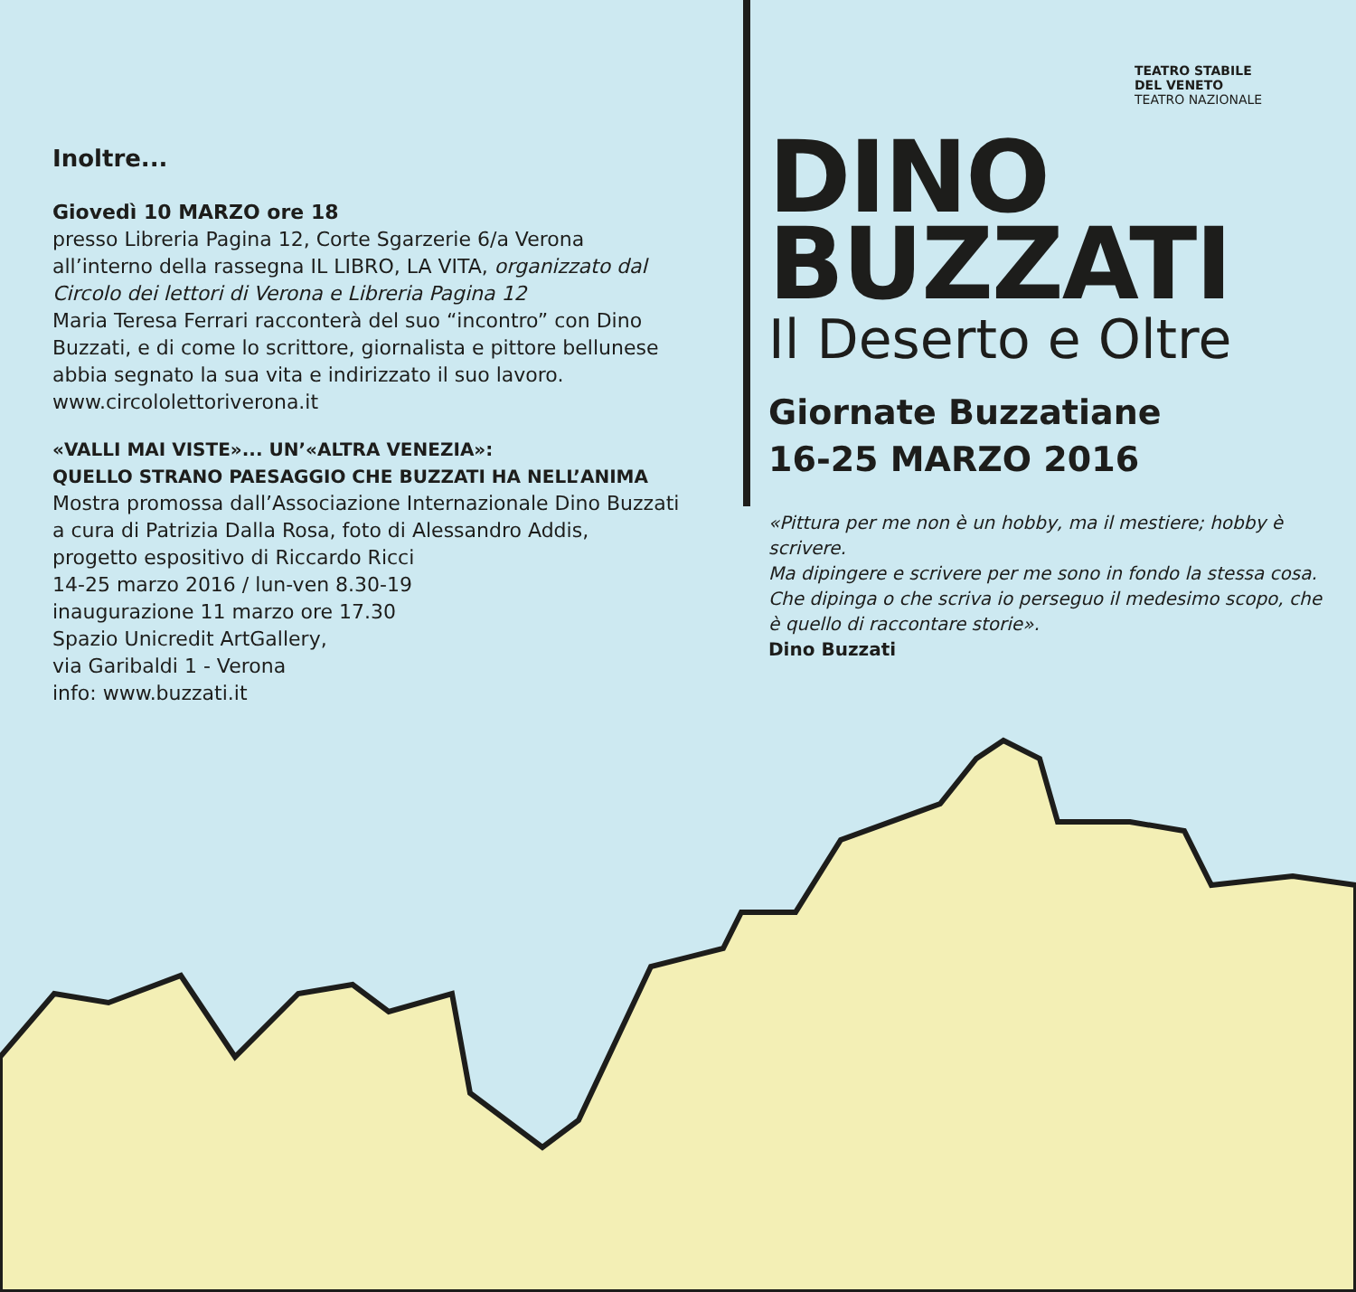Inoltre...
Giovedì 10 MARZO ore 18
presso Libreria Pagina 12, Corte Sgarzerie 6/a Verona
all’interno della rassegna IL LIBRO, LA VITA, organizzato dal Circolo dei lettori di Verona e Libreria Pagina 12
Maria Teresa Ferrari racconterà del suo “incontro” con Dino Buzzati, e di come lo scrittore, giornalista e pittore bellunese abbia segnato la sua vita e indirizzato il suo lavoro.
www.circololettoriverona.it
«VALLI MAI VISTE»... UN’«ALTRA VENEZIA»:
QUELLO STRANO PAESAGGIO CHE BUZZATI HA NELL’ANIMA
Mostra promossa dall’Associazione Internazionale Dino Buzzati
a cura di Patrizia Dalla Rosa, foto di Alessandro Addis,
progetto espositivo di Riccardo Ricci
14-25 marzo 2016 / lun-ven 8.30-19
inaugurazione 11 marzo ore 17.30
Spazio Unicredit ArtGallery,
via Garibaldi 1 - Verona
info: www.buzzati.it
TEATRO STABILE
DEL VENETO
TEATRO NAZIONALE
DINO
BUZZATI
Il Deserto e Oltre
Giornate Buzzatiane
16-25 MARZO 2016
«Pittura per me non è un hobby, ma il mestiere; hobby è scrivere.
Ma dipingere e scrivere per me sono in fondo la stessa cosa. Che dipinga o che scriva io perseguo il medesimo scopo, che è quello di raccontare storie».
Dino Buzzati